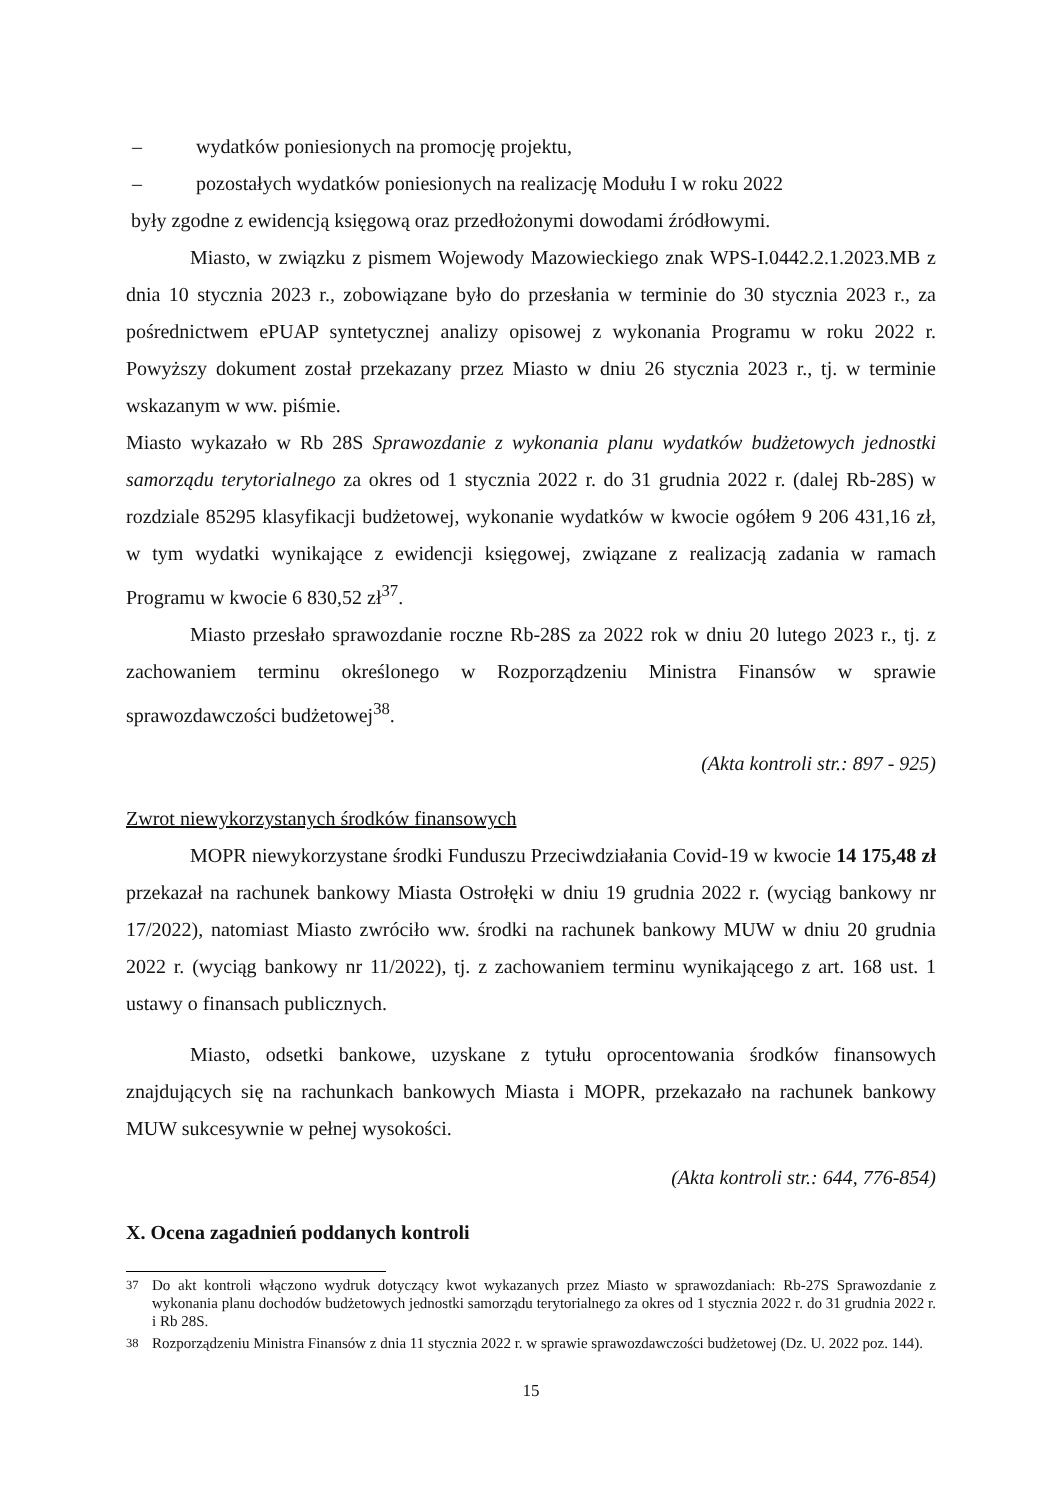– wydatków poniesionych na promocję projektu,
– pozostałych wydatków poniesionych na realizację Modułu I w roku 2022
były zgodne z ewidencją księgową oraz przedłożonymi dowodami źródłowymi.
Miasto, w związku z pismem Wojewody Mazowieckiego znak WPS-I.0442.2.1.2023.MB z dnia 10 stycznia 2023 r., zobowiązane było do przesłania w terminie do 30 stycznia 2023 r., za pośrednictwem ePUAP syntetycznej analizy opisowej z wykonania Programu w roku 2022 r. Powyższy dokument został przekazany przez Miasto w dniu 26 stycznia 2023 r., tj. w terminie wskazanym w ww. piśmie.
Miasto wykazało w Rb 28S Sprawozdanie z wykonania planu wydatków budżetowych jednostki samorządu terytorialnego za okres od 1 stycznia 2022 r. do 31 grudnia 2022 r. (dalej Rb-28S) w rozdziale 85295 klasyfikacji budżetowej, wykonanie wydatków w kwocie ogółem 9 206 431,16 zł, w tym wydatki wynikające z ewidencji księgowej, związane z realizacją zadania w ramach Programu w kwocie 6 830,52 zł<sup>37</sup>.
Miasto przesłało sprawozdanie roczne Rb-28S za 2022 rok w dniu 20 lutego 2023 r., tj. z zachowaniem terminu określonego w Rozporządzeniu Ministra Finansów w sprawie sprawozdawczości budżetowej<sup>38</sup>.
(Akta kontroli str.: 897 - 925)
Zwrot niewykorzystanych środków finansowych
MOPR niewykorzystane środki Funduszu Przeciwdziałania Covid-19 w kwocie 14 175,48 zł przekazał na rachunek bankowy Miasta Ostrołęki w dniu 19 grudnia 2022 r. (wyciąg bankowy nr 17/2022), natomiast Miasto zwróciło ww. środki na rachunek bankowy MUW w dniu 20 grudnia 2022 r. (wyciąg bankowy nr 11/2022), tj. z zachowaniem terminu wynikającego z art. 168 ust. 1 ustawy o finansach publicznych.
Miasto, odsetki bankowe, uzyskane z tytułu oprocentowania środków finansowych znajdujących się na rachunkach bankowych Miasta i MOPR, przekazało na rachunek bankowy MUW sukcesywnie w pełnej wysokości.
(Akta kontroli str.: 644, 776-854)
X. Ocena zagadnień poddanych kontroli
<sup>37</sup> Do akt kontroli włączono wydruk dotyczący kwot wykazanych przez Miasto w sprawozdaniach: Rb-27S Sprawozdanie z wykonania planu dochodów budżetowych jednostki samorządu terytorialnego za okres od 1 stycznia 2022 r. do 31 grudnia 2022 r. i Rb 28S.
<sup>38</sup> Rozporządzeniu Ministra Finansów z dnia 11 stycznia 2022 r. w sprawie sprawozdawczości budżetowej (Dz. U. 2022 poz. 144).
15